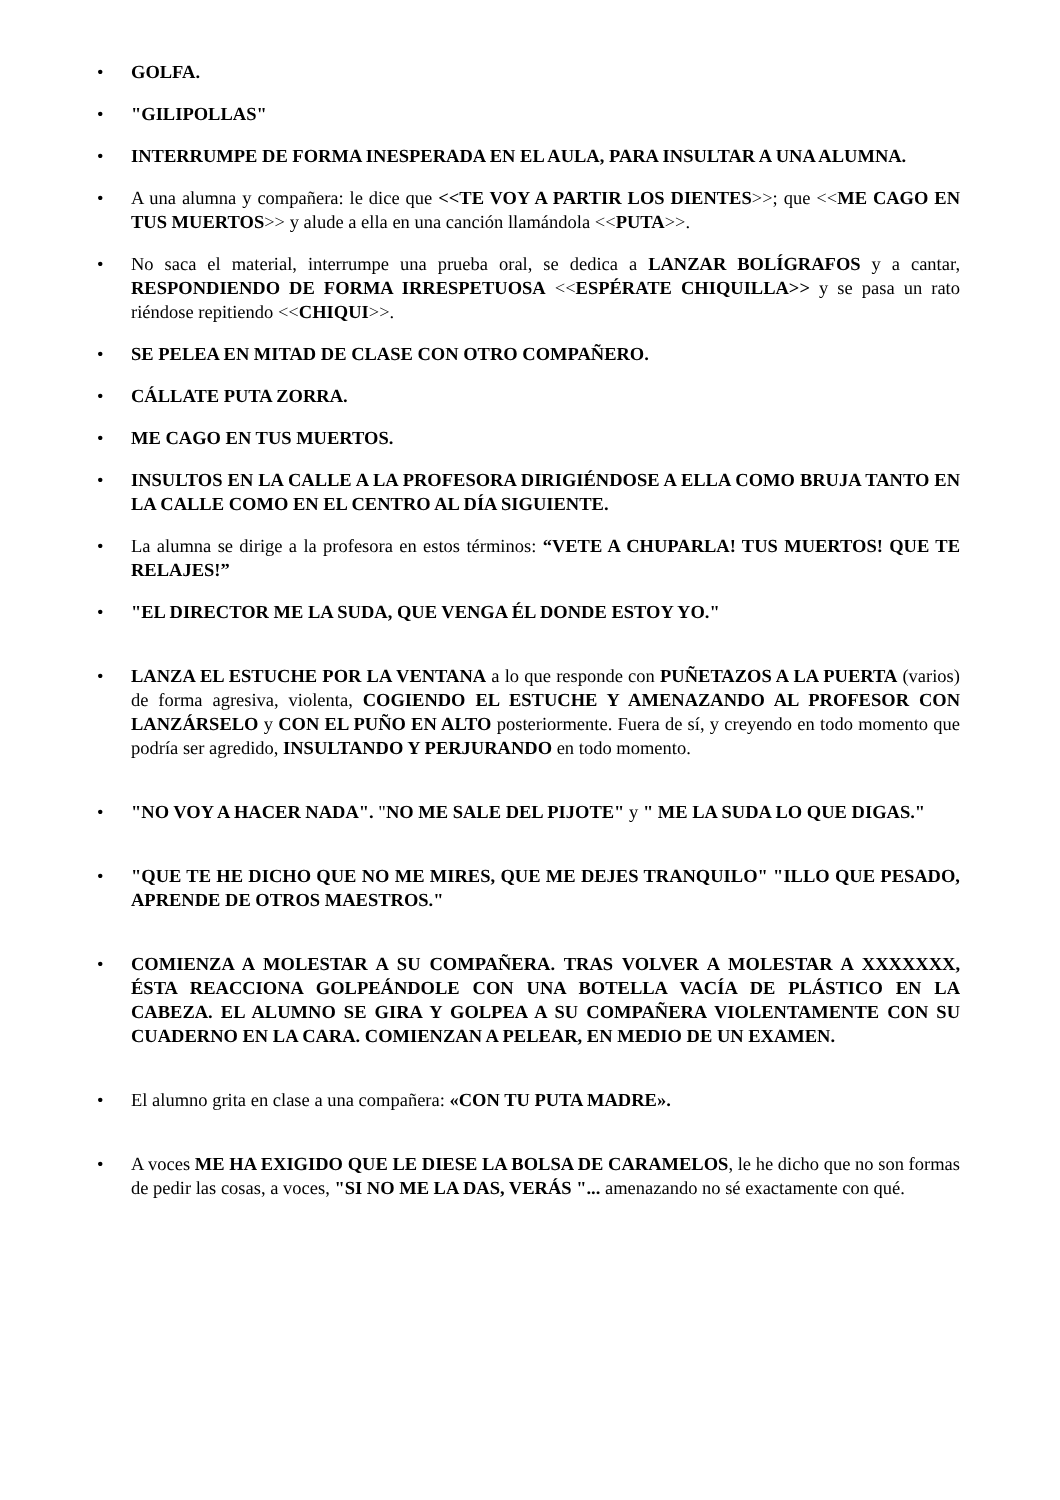• GOLFA.
• "GILIPOLLAS"
• INTERRUMPE DE FORMA INESPERADA EN EL AULA, PARA INSULTAR A UNA ALUMNA.
• A una alumna y compañera: le dice que <<TE VOY A PARTIR LOS DIENTES>>; que <<ME CAGO EN TUS MUERTOS>> y alude a ella en una canción llamándola <<PUTA>>.
• No saca el material, interrumpe una prueba oral, se dedica a LANZAR BOLÍGRAFOS y a cantar, RESPONDIENDO DE FORMA IRRESPETUOSA <<ESPÉRATE CHIQUILLA>> y se pasa un rato riéndose repitiendo <<CHIQUI>>.
• SE PELEA EN MITAD DE CLASE CON OTRO COMPAÑERO.
• CÁLLATE PUTA ZORRA.
• ME CAGO EN TUS MUERTOS.
• INSULTOS EN LA CALLE A LA PROFESORA DIRIGIÉNDOSE A ELLA COMO BRUJA TANTO EN LA CALLE COMO EN EL CENTRO AL DÍA SIGUIENTE.
• La alumna se dirige a la profesora en estos términos: “VETE A CHUPARLA! TUS MUERTOS! QUE TE RELAJES!”
• "EL DIRECTOR ME LA SUDA, QUE VENGA ÉL DONDE ESTOY YO."
• LANZA EL ESTUCHE POR LA VENTANA a lo que responde con PUÑETAZOS A LA PUERTA (varios) de forma agresiva, violenta, COGIENDO EL ESTUCHE Y AMENAZANDO AL PROFESOR CON LANZÁRSELO y CON EL PUÑO EN ALTO posteriormente. Fuera de sí, y creyendo en todo momento que podría ser agredido, INSULTANDO Y PERJURANDO en todo momento.
• "NO VOY A HACER NADA". "NO ME SALE DEL PIJOTE" y " ME LA SUDA LO QUE DIGAS."
• "QUE TE HE DICHO QUE NO ME MIRES, QUE ME DEJES TRANQUILO" "ILLO QUE PESADO, APRENDE DE OTROS MAESTROS."
• COMIENZA A MOLESTAR A SU COMPAÑERA. TRAS VOLVER A MOLESTAR A XXXXXXX, ÉSTA REACCIONA GOLPEÁNDOLE CON UNA BOTELLA VACÍA DE PLÁSTICO EN LA CABEZA. EL ALUMNO SE GIRA Y GOLPEA A SU COMPAÑERA VIOLENTAMENTE CON SU CUADERNO EN LA CARA. COMIENZAN A PELEAR, EN MEDIO DE UN EXAMEN.
• El alumno grita en clase a una compañera: «CON TU PUTA MADRE».
• A voces ME HA EXIGIDO QUE LE DIESE LA BOLSA DE CARAMELOS, le he dicho que no son formas de pedir las cosas, a voces, "SI NO ME LA DAS, VERÁS "... amenazando no sé exactamente con qué.